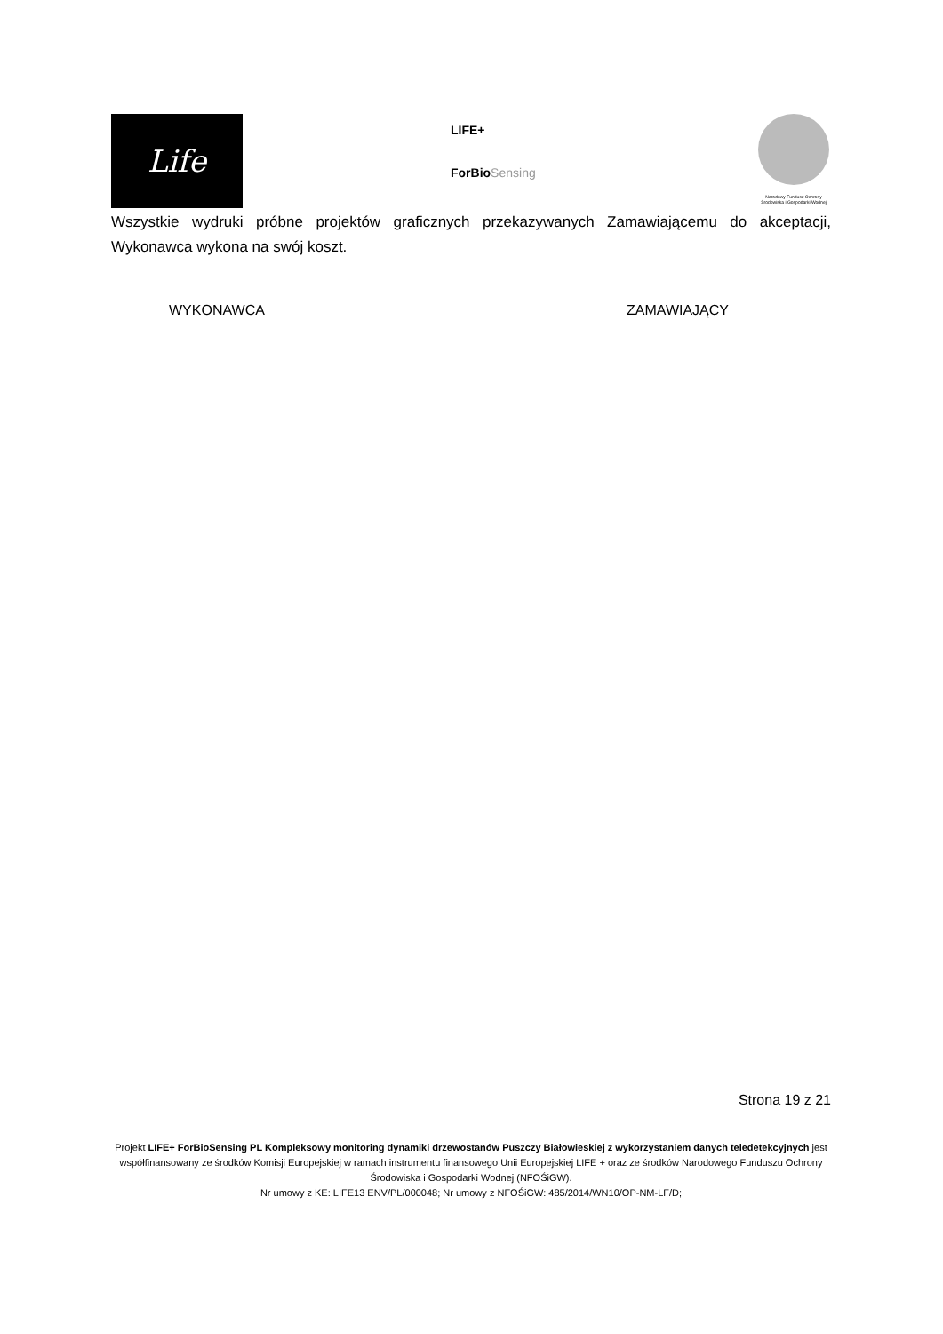Life
LIFE+
ForBioSensing
Narodowy Fundusz Ochrony Środowiska i Gospodarki Wodnej
Wszystkie wydruki próbne projektów graficznych przekazywanych Zamawiającemu do akceptacji, Wykonawca wykona na swój koszt.
WYKONAWCA ZAMAWIAJĄCY
Strona 19 z 21
Projekt LIFE+ ForBioSensing PL Kompleksowy monitoring dynamiki drzewostanów Puszczy Białowieskiej z wykorzystaniem danych teledetekcyjnych jest współfinansowany ze środków Komisji Europejskiej w ramach instrumentu finansowego Unii Europejskiej LIFE + oraz ze środków Narodowego Funduszu Ochrony Środowiska i Gospodarki Wodnej (NFOŚiGW).
Nr umowy z KE: LIFE13 ENV/PL/000048; Nr umowy z NFOŚiGW: 485/2014/WN10/OP-NM-LF/D;